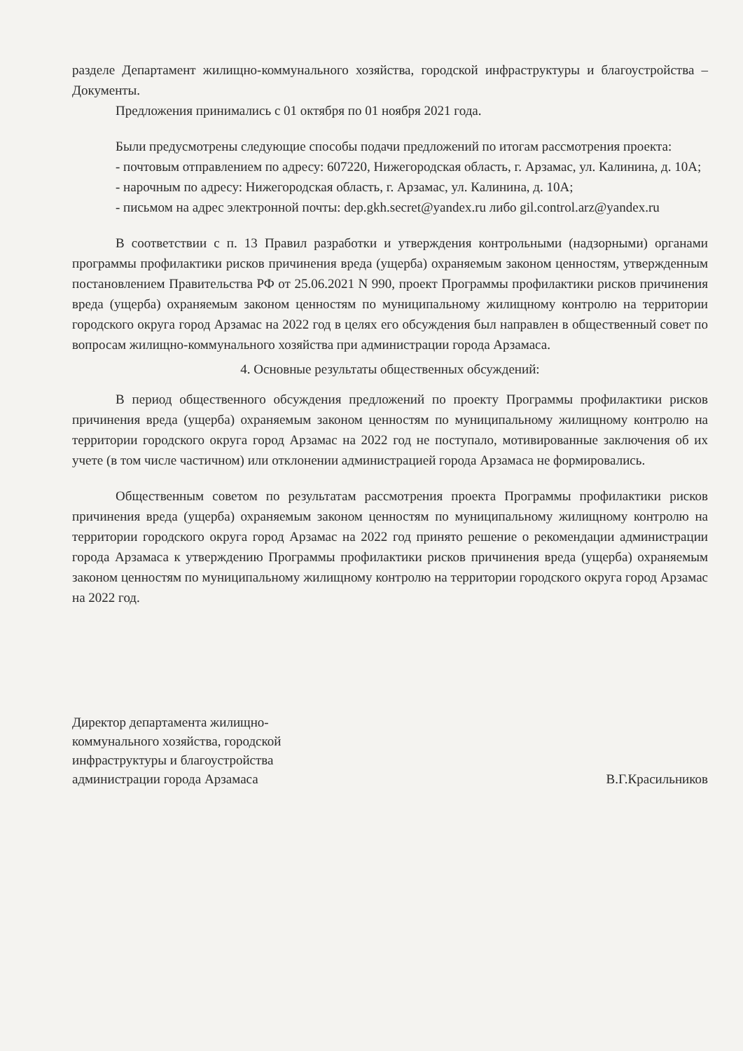разделе Департамент жилищно-коммунального хозяйства, городской инфраструктуры и благоустройства – Документы.
Предложения принимались с 01 октября по 01 ноября 2021 года.
Были предусмотрены следующие способы подачи предложений по итогам рассмотрения проекта:
- почтовым отправлением по адресу: 607220, Нижегородская область, г. Арзамас, ул. Калинина, д. 10А;
- нарочным по адресу: Нижегородская область, г. Арзамас, ул. Калинина, д. 10А;
- письмом на адрес электронной почты: dep.gkh.secret@yandex.ru либо gil.control.arz@yandex.ru
В соответствии с п. 13 Правил разработки и утверждения контрольными (надзорными) органами программы профилактики рисков причинения вреда (ущерба) охраняемым законом ценностям, утвержденным постановлением Правительства РФ от 25.06.2021 N 990, проект Программы профилактики рисков причинения вреда (ущерба) охраняемым законом ценностям по муниципальному жилищному контролю на территории городского округа город Арзамас на 2022 год в целях его обсуждения был направлен в общественный совет по вопросам жилищно-коммунального хозяйства при администрации города Арзамаса.
4. Основные результаты общественных обсуждений:
В период общественного обсуждения предложений по проекту Программы профилактики рисков причинения вреда (ущерба) охраняемым законом ценностям по муниципальному жилищному контролю на территории городского округа город Арзамас на 2022 год не поступало, мотивированные заключения об их учете (в том числе частичном) или отклонении администрацией города Арзамаса не формировались.
Общественным советом по результатам рассмотрения проекта Программы профилактики рисков причинения вреда (ущерба) охраняемым законом ценностям по муниципальному жилищному контролю на территории городского округа город Арзамас на 2022 год принято решение о рекомендации администрации города Арзамаса к утверждению Программы профилактики рисков причинения вреда (ущерба) охраняемым законом ценностям по муниципальному жилищному контролю на территории городского округа город Арзамас на 2022 год.
Директор департамента жилищно-
коммунального хозяйства, городской
инфраструктуры и благоустройства
администрации города Арзамаса
В.Г.Красильников